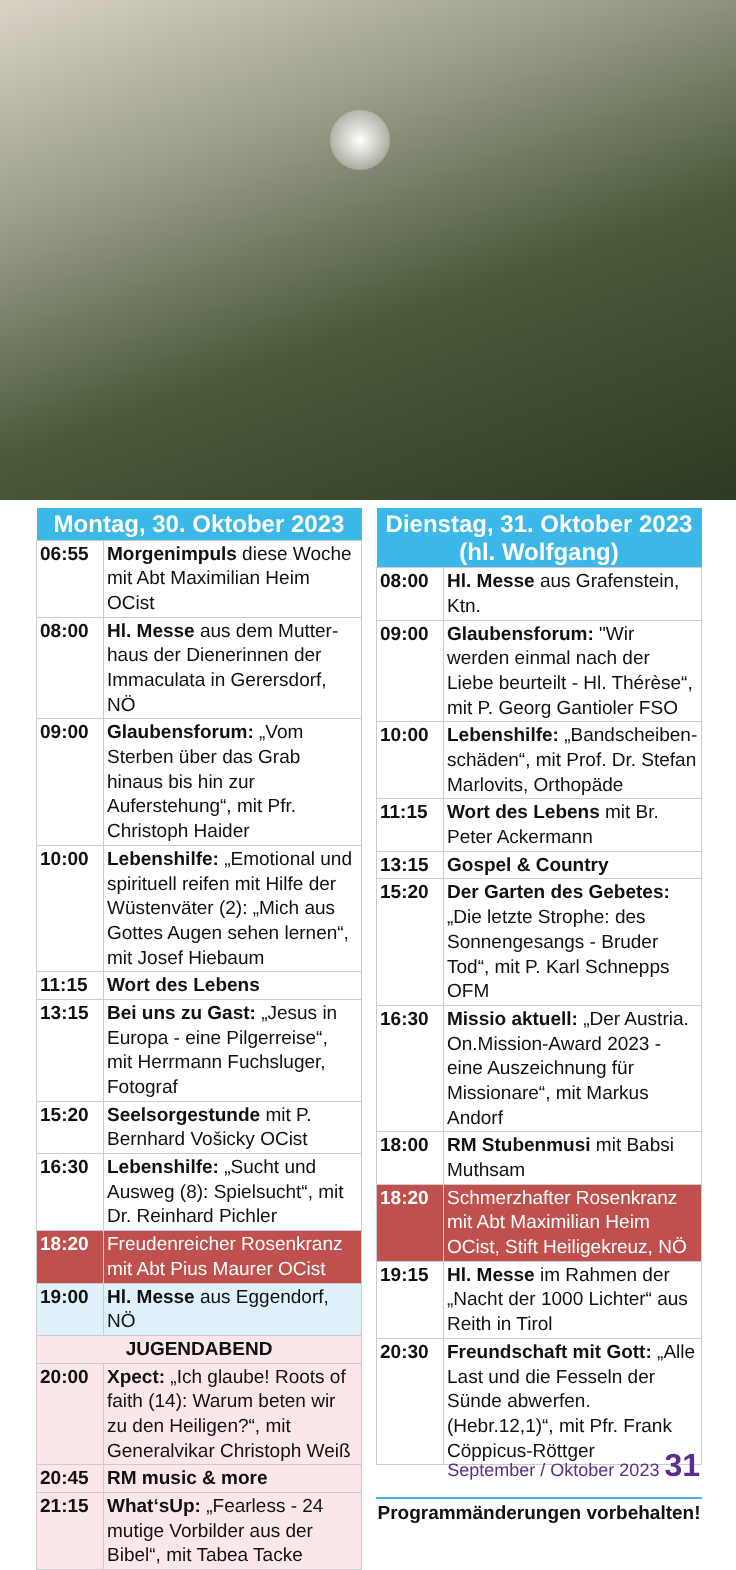| Montag, 30. Oktober 2023 | |
| --- | --- |
| 06:55 | Morgenimpuls diese Woche mit Abt Maximilian Heim OCist |
| 08:00 | Hl. Messe aus dem Mutter­haus der Dienerinnen der Immaculata in Gerersdorf, NÖ |
| 09:00 | Glaubensforum: „Vom Sterben über das Grab hinaus bis hin zur Auferstehung“, mit Pfr. Christoph Haider |
| 10:00 | Lebenshilfe: „Emotional und spirituell reifen mit Hilfe der Wüstenväter (2): „Mich aus Gottes Augen sehen lernen“, mit Josef Hiebaum |
| 11:15 | Wort des Lebens |
| 13:15 | Bei uns zu Gast: „Jesus in Europa - eine Pilgerreise“, mit Herrmann Fuchsluger, Fotograf |
| 15:20 | Seelsorgestunde mit P. Bernhard Vošicky OCist |
| 16:30 | Lebenshilfe: „Sucht und Ausweg (8): Spielsucht“, mit Dr. Reinhard Pichler |
| 18:20 | Freudenreicher Rosenkranz mit Abt Pius Maurer OCist |
| 19:00 | Hl. Messe aus Eggendorf, NÖ |
| JUGENDABEND | |
| 20:00 | Xpect: „Ich glaube! Roots of faith (14): Warum beten wir zu den Heiligen?“, mit Generalvikar Christoph Weiß |
| 20:45 | RM music & more |
| 21:15 | What‘sUp: „Fearless - 24 mutige Vorbilder aus der Bibel“, mit Tabea Tacke |
| Dienstag, 31. Oktober 2023 (hl. Wolfgang) | |
| --- | --- |
| 08:00 | Hl. Messe aus Grafenstein, Ktn. |
| 09:00 | Glaubensforum: "Wir werden einmal nach der Liebe beurteilt - Hl. Thérèse“, mit P. Georg Gantioler FSO |
| 10:00 | Lebenshilfe: „Bandscheiben­schäden“, mit Prof. Dr. Stefan Marlovits, Orthopäde |
| 11:15 | Wort des Lebens mit Br. Peter Ackermann |
| 13:15 | Gospel & Country |
| 15:20 | Der Garten des Gebetes: „Die letzte Strophe: des Sonnengesangs - Bruder Tod“, mit P. Karl Schnepps OFM |
| 16:30 | Missio aktuell: „Der Austria. On.Mission-Award 2023 - eine Auszeichnung für Missionare“, mit Markus Andorf |
| 18:00 | RM Stubenmusi mit Babsi Muthsam |
| 18:20 | Schmerzhafter Rosenkranz mit Abt Maximilian Heim OCist, Stift Heiligekreuz, NÖ |
| 19:15 | Hl. Messe im Rahmen der „Nacht der 1000 Lichter“ aus Reith in Tirol |
| 20:30 | Freundschaft mit Gott: „Alle Last und die Fesseln der Sünde abwerfen. (Hebr.12,1)“, mit Pfr. Frank Cöppicus-Röttger |
Programmänderungen vorbehalten!
September / Oktober 2023 31